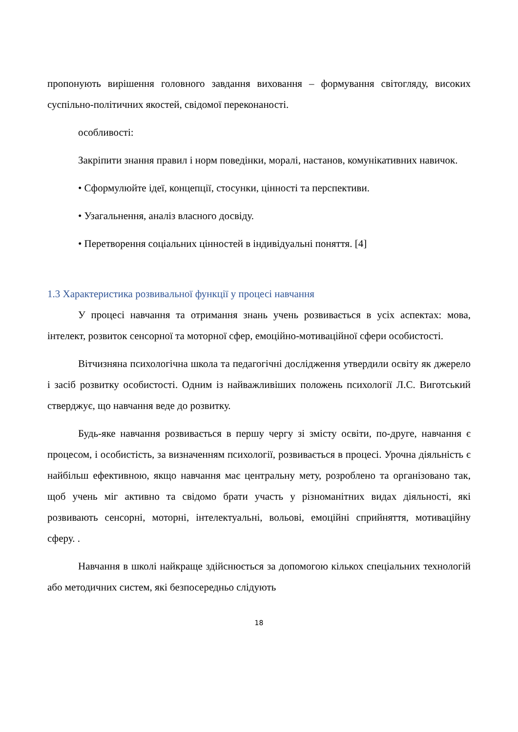пропонують вирішення головного завдання виховання – формування світогляду, високих суспільно-політичних якостей, свідомої переконаності.
особливості:
Закріпити знання правил і норм поведінки, моралі, настанов, комунікативних навичок.
• Сформулюйте ідеї, концепції, стосунки, цінності та перспективи.
• Узагальнення, аналіз власного досвіду.
• Перетворення соціальних цінностей в індивідуальні поняття. [4]
1.3 Характеристика розвивальної функції у процесі навчання
У процесі навчання та отримання знань учень розвивається в усіх аспектах: мова, інтелект, розвиток сенсорної та моторної сфер, емоційно-мотиваційної сфери особистості.
Вітчизняна психологічна школа та педагогічні дослідження утвердили освіту як джерело і засіб розвитку особистості. Одним із найважливіших положень психології Л.С. Виготський стверджує, що навчання веде до розвитку.
Будь-яке навчання розвивається в першу чергу зі змісту освіти, по-друге, навчання є процесом, і особистість, за визначенням психології, розвивається в процесі. Урочна діяльність є найбільш ефективною, якщо навчання має центральну мету, розроблено та організовано так, щоб учень міг активно та свідомо брати участь у різноманітних видах діяльності, які розвивають сенсорні, моторні, інтелектуальні, вольові, емоційні сприйняття, мотиваційну сферу. .
Навчання в школі найкраще здійснюється за допомогою кількох спеціальних технологій або методичних систем, які безпосередньо слідують
18